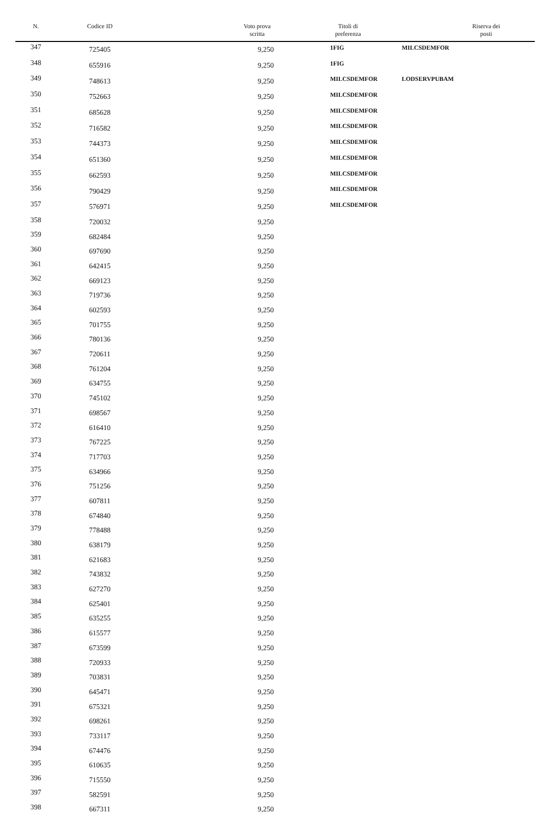| N. | Codice ID | Voto prova scritta | Titoli di preferenza | Riserva dei posti |
| --- | --- | --- | --- | --- |
| 347 | 725405 | 9,250 | 1FIG | MILCSDEMFOR |
| 348 | 655916 | 9,250 | 1FIG | |
| 349 | 748613 | 9,250 | MILCSDEMFOR | LODSERVPUBAM |
| 350 | 752663 | 9,250 | MILCSDEMFOR | |
| 351 | 685628 | 9,250 | MILCSDEMFOR | |
| 352 | 716582 | 9,250 | MILCSDEMFOR | |
| 353 | 744373 | 9,250 | MILCSDEMFOR | |
| 354 | 651360 | 9,250 | MILCSDEMFOR | |
| 355 | 662593 | 9,250 | MILCSDEMFOR | |
| 356 | 790429 | 9,250 | MILCSDEMFOR | |
| 357 | 576971 | 9,250 | MILCSDEMFOR | |
| 358 | 720032 | 9,250 | | |
| 359 | 682484 | 9,250 | | |
| 360 | 697690 | 9,250 | | |
| 361 | 642415 | 9,250 | | |
| 362 | 669123 | 9,250 | | |
| 363 | 719736 | 9,250 | | |
| 364 | 602593 | 9,250 | | |
| 365 | 701755 | 9,250 | | |
| 366 | 780136 | 9,250 | | |
| 367 | 720611 | 9,250 | | |
| 368 | 761204 | 9,250 | | |
| 369 | 634755 | 9,250 | | |
| 370 | 745102 | 9,250 | | |
| 371 | 698567 | 9,250 | | |
| 372 | 616410 | 9,250 | | |
| 373 | 767225 | 9,250 | | |
| 374 | 717703 | 9,250 | | |
| 375 | 634966 | 9,250 | | |
| 376 | 751256 | 9,250 | | |
| 377 | 607811 | 9,250 | | |
| 378 | 674840 | 9,250 | | |
| 379 | 778488 | 9,250 | | |
| 380 | 638179 | 9,250 | | |
| 381 | 621683 | 9,250 | | |
| 382 | 743832 | 9,250 | | |
| 383 | 627270 | 9,250 | | |
| 384 | 625401 | 9,250 | | |
| 385 | 635255 | 9,250 | | |
| 386 | 615577 | 9,250 | | |
| 387 | 673599 | 9,250 | | |
| 388 | 720933 | 9,250 | | |
| 389 | 703831 | 9,250 | | |
| 390 | 645471 | 9,250 | | |
| 391 | 675321 | 9,250 | | |
| 392 | 698261 | 9,250 | | |
| 393 | 733117 | 9,250 | | |
| 394 | 674476 | 9,250 | | |
| 395 | 610635 | 9,250 | | |
| 396 | 715550 | 9,250 | | |
| 397 | 582591 | 9,250 | | |
| 398 | 667311 | 9,250 | | |